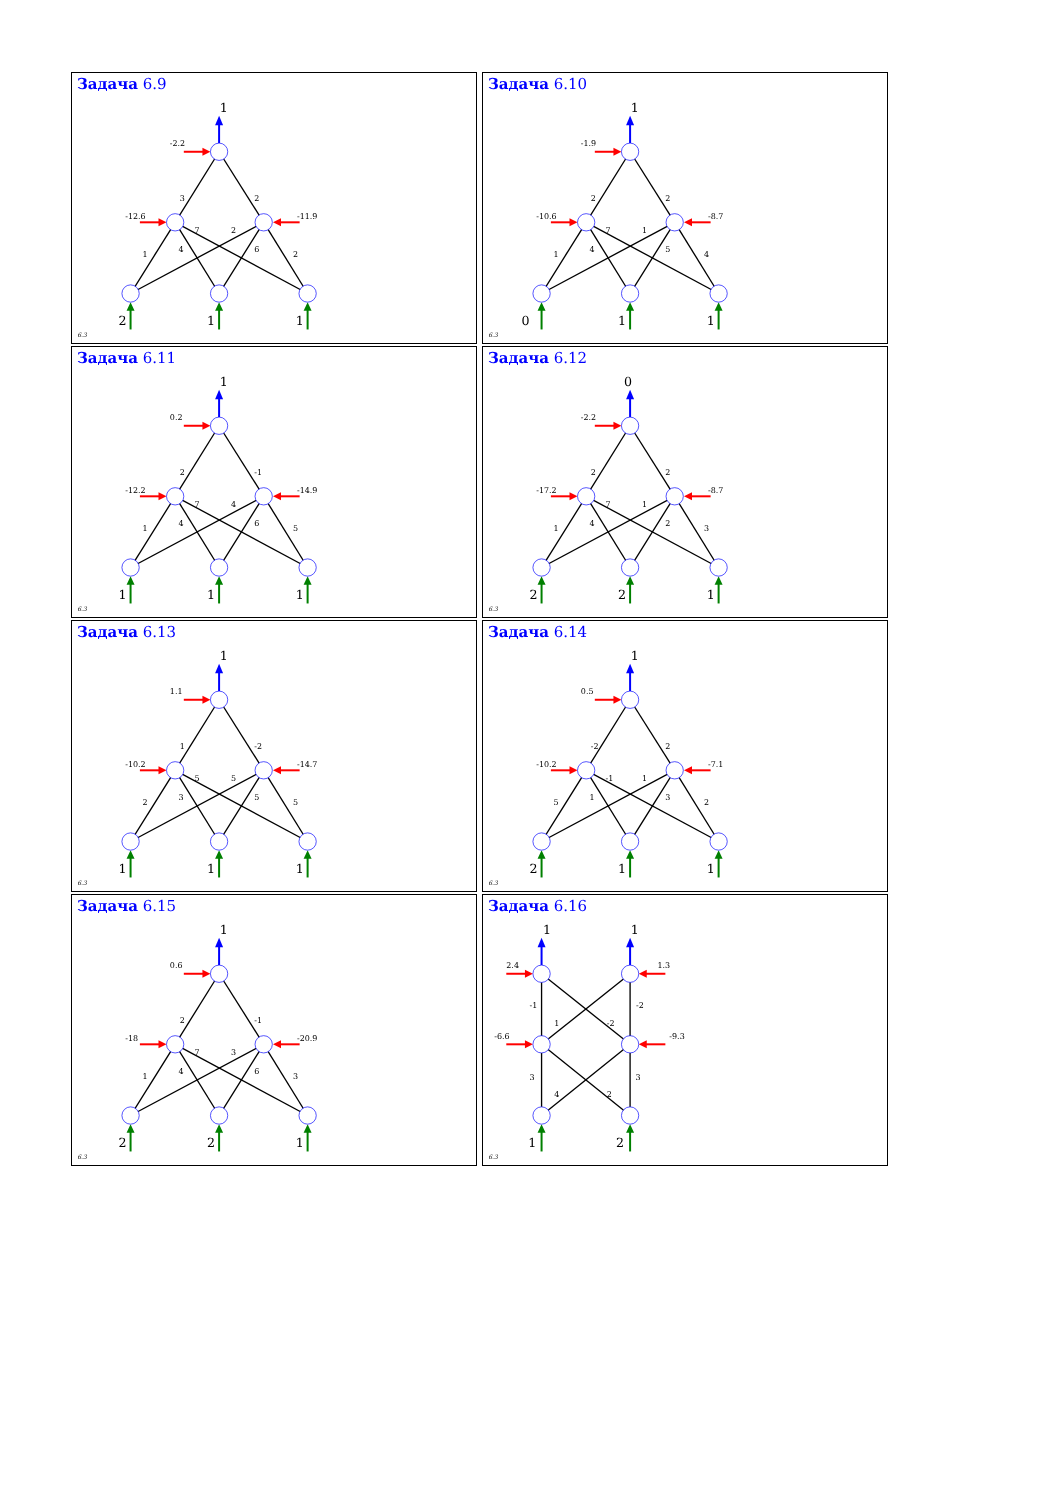Задача 6.9
1
-2.2
3
2
-12.6
-11.9
7
2
4
6
1
2
2
1
1
6.3
Задача 6.10
1
-1.9
2
2
-10.6
-8.7
7
1
4
5
1
4
0
1
1
6.3
Задача 6.11
1
0.2
2
-1
-12.2
-14.9
7
4
4
6
1
5
1
1
1
6.3
Задача 6.12
0
-2.2
2
2
-17.2
-8.7
7
1
4
2
1
3
2
2
1
6.3
Задача 6.13
1
1.1
1
-2
-10.2
-14.7
5
5
3
5
2
5
1
1
1
6.3
Задача 6.14
1
0.5
-2
2
-10.2
-7.1
-1
1
1
3
5
2
2
1
1
6.3
Задача 6.15
1
0.6
2
-1
-18
-20.9
7
3
4
6
1
3
2
2
1
6.3
Задача 6.16
1
1
2.4
1.3
-1
1
-2
-2
-6.6
-9.3
3
4
2
3
1
2
6.3